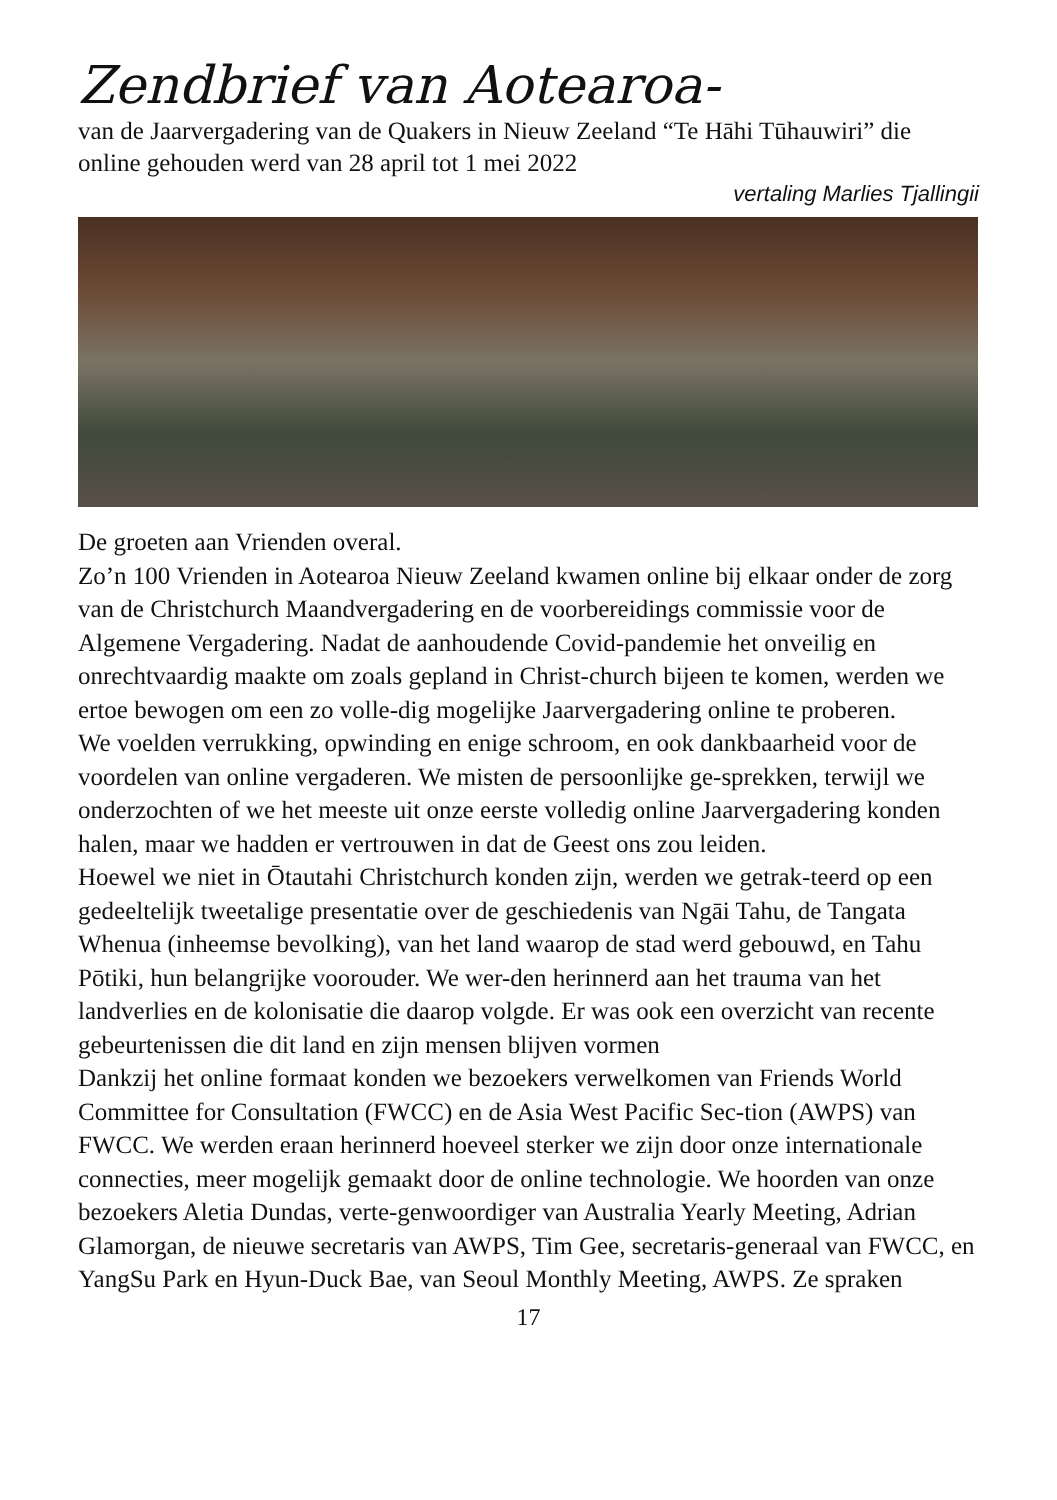Zendbrief van Aotearoa-
van de Jaarvergadering van de Quakers in Nieuw Zeeland “Te Hāhi Tūhauwiri” die online gehouden werd van 28 april tot 1 mei 2022
vertaling Marlies Tjallingii
De groeten aan Vrienden overal.
Zo’n 100 Vrienden in Aotearoa Nieuw Zeeland kwamen online bij elkaar onder de zorg van de Christchurch Maandvergadering en de voorbereidings commissie voor de Algemene Vergadering. Nadat de aanhoudende Covid-pandemie het onveilig en onrechtvaardig maakte om zoals gepland in Christ-church bijeen te komen, werden we ertoe bewogen om een zo volle-dig mogelijke Jaarvergadering online te proberen.
We voelden verrukking, opwinding en enige schroom, en ook dankbaarheid voor de voordelen van online vergaderen. We misten de persoonlijke ge-sprekken, terwijl we onderzochten of we het meeste uit onze eerste volledig online Jaarvergadering konden halen, maar we hadden er vertrouwen in dat de Geest ons zou leiden.
Hoewel we niet in Ōtautahi Christchurch konden zijn, werden we getrak-teerd op een gedeeltelijk tweetalige presentatie over de geschiedenis van Ngāi Tahu, de Tangata Whenua (inheemse bevolking), van het land waarop de stad werd gebouwd, en Tahu Pōtiki, hun belangrijke voorouder. We wer-den herinnerd aan het trauma van het landverlies en de kolonisatie die daarop volgde. Er was ook een overzicht van recente gebeurtenissen die dit land en zijn mensen blijven vormen
Dankzij het online formaat konden we bezoekers verwelkomen van Friends World Committee for Consultation (FWCC) en de Asia West Pacific Sec-tion (AWPS) van FWCC. We werden eraan herinnerd hoeveel sterker we zijn door onze internationale connecties, meer mogelijk gemaakt door de online technologie. We hoorden van onze bezoekers Aletia Dundas, verte-genwoordiger van Australia Yearly Meeting, Adrian Glamorgan, de nieuwe secretaris van AWPS, Tim Gee, secretaris-generaal van FWCC, en YangSu Park en Hyun-Duck Bae, van Seoul Monthly Meeting, AWPS. Ze spraken
17